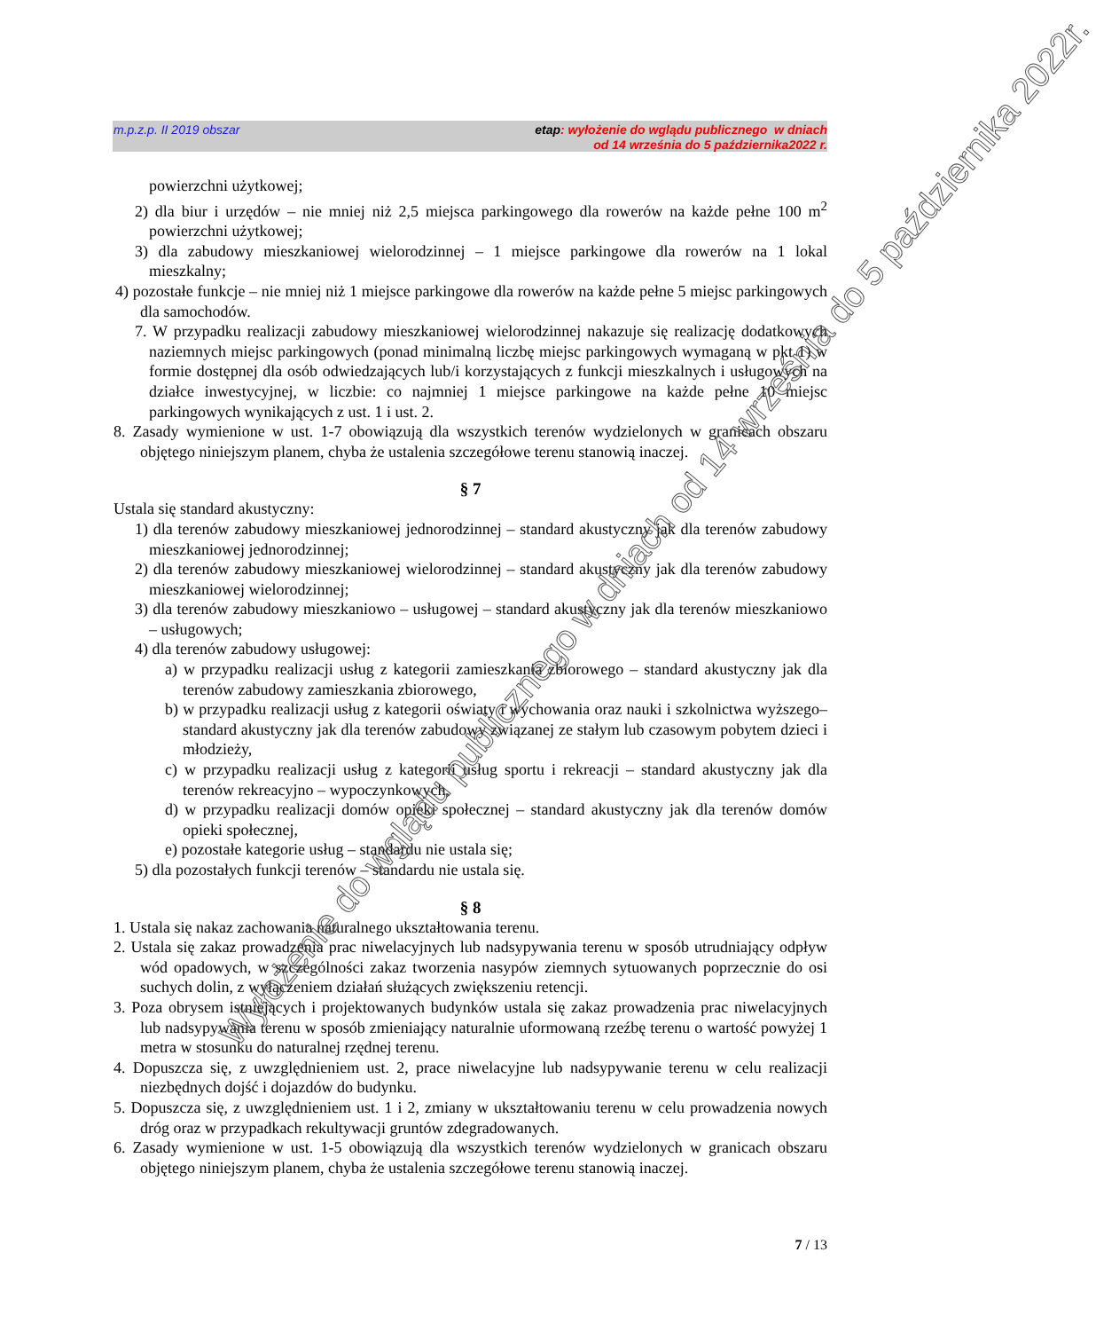m.p.z.p. II 2019 obszar etap: wyłożenie do wglądu publicznego w dniach
od 14 września do 5 października2022 r.
powierzchni użytkowej;
2) dla biur i urzędów – nie mniej niż 2,5 miejsca parkingowego dla rowerów na każde pełne 100 m<sup>2</sup> powierzchni użytkowej;
3) dla zabudowy mieszkaniowej wielorodzinnej – 1 miejsce parkingowe dla rowerów na 1 lokal mieszkalny;
4) pozostałe funkcje – nie mniej niż 1 miejsce parkingowe dla rowerów na każde pełne 5 miejsc parkingowych dla samochodów.
7. W przypadku realizacji zabudowy mieszkaniowej wielorodzinnej nakazuje się realizację dodatkowych naziemnych miejsc parkingowych (ponad minimalną liczbę miejsc parkingowych wymaganą w pkt 1) w formie dostępnej dla osób odwiedzających lub/i korzystających z funkcji mieszkalnych i usługowych na działce inwestycyjnej, w liczbie: co najmniej 1 miejsce parkingowe na każde pełne 10 miejsc parkingowych wynikających z ust. 1 i ust. 2.
8. Zasady wymienione w ust. 1-7 obowiązują dla wszystkich terenów wydzielonych w granicach obszaru objętego niniejszym planem, chyba że ustalenia szczegółowe terenu stanowią inaczej.
§ 7
Ustala się standard akustyczny:
1) dla terenów zabudowy mieszkaniowej jednorodzinnej – standard akustyczny jak dla terenów zabudowy mieszkaniowej jednorodzinnej;
2) dla terenów zabudowy mieszkaniowej wielorodzinnej – standard akustyczny jak dla terenów zabudowy mieszkaniowej wielorodzinnej;
3) dla terenów zabudowy mieszkaniowo – usługowej – standard akustyczny jak dla terenów mieszkaniowo – usługowych;
4) dla terenów zabudowy usługowej:
a) w przypadku realizacji usług z kategorii zamieszkania zbiorowego – standard akustyczny jak dla terenów zabudowy zamieszkania zbiorowego,
b) w przypadku realizacji usług z kategorii oświaty i wychowania oraz nauki i szkolnictwa wyższego– standard akustyczny jak dla terenów zabudowy związanej ze stałym lub czasowym pobytem dzieci i młodzieży,
c) w przypadku realizacji usług z kategorii usług sportu i rekreacji – standard akustyczny jak dla terenów rekreacyjno – wypoczynkowych,
d) w przypadku realizacji domów opieki społecznej – standard akustyczny jak dla terenów domów opieki społecznej,
e) pozostałe kategorie usług – standardu nie ustala się;
5) dla pozostałych funkcji terenów – standardu nie ustala się.
§ 8
1. Ustala się nakaz zachowania naturalnego ukształtowania terenu.
2. Ustala się zakaz prowadzenia prac niwelacyjnych lub nadsypywania terenu w sposób utrudniający odpływ wód opadowych, w szczególności zakaz tworzenia nasypów ziemnych sytuowanych poprzecznie do osi suchych dolin, z wyłączeniem działań służących zwiększeniu retencji.
3. Poza obrysem istniejących i projektowanych budynków ustala się zakaz prowadzenia prac niwelacyjnych lub nadsypywania terenu w sposób zmieniający naturalnie uformowaną rzeźbę terenu o wartość powyżej 1 metra w stosunku do naturalnej rzędnej terenu.
4. Dopuszcza się, z uwzględnieniem ust. 2, prace niwelacyjne lub nadsypywanie terenu w celu realizacji niezbędnych dojść i dojazdów do budynku.
5. Dopuszcza się, z uwzględnieniem ust. 1 i 2, zmiany w ukształtowaniu terenu w celu prowadzenia nowych dróg oraz w przypadkach rekultywacji gruntów zdegradowanych.
6. Zasady wymienione w ust. 1-5 obowiązują dla wszystkich terenów wydzielonych w granicach obszaru objętego niniejszym planem, chyba że ustalenia szczegółowe terenu stanowią inaczej.
7 / 13
Wyłożenie do wglądu publicznego w dniach od 14 września do 5 października 2022r.